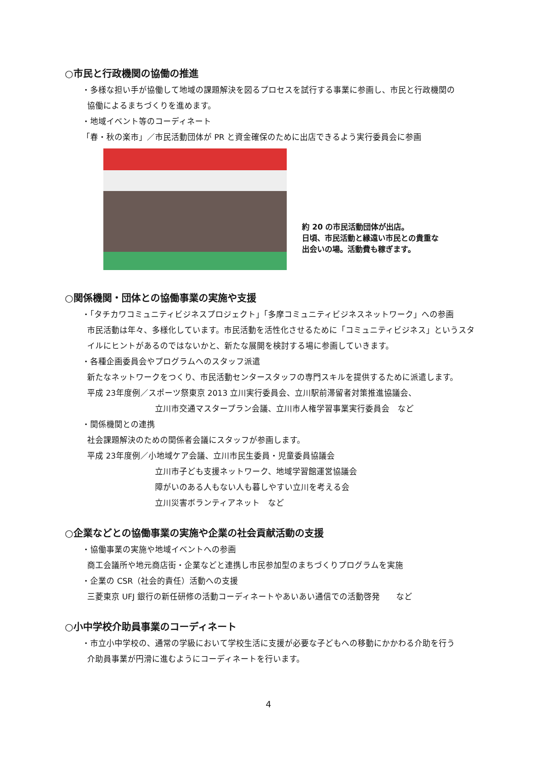○市民と行政機関の協働の推進
・多様な担い手が協働して地域の課題解決を図るプロセスを試行する事業に参画し、市民と行政機関の
協働によるまちづくりを進めます。
・地域イベント等のコーディネート
「春・秋の楽市」／市民活動団体が PR と資金確保のために出店できるよう実行委員会に参画
約 20 の市民活動団体が出店。
日頃、市民活動と縁遠い市民との貴重な
出会いの場。活動費も稼ぎます。
○関係機関・団体との協働事業の実施や支援
・「タチカワコミュニティビジネスプロジェクト」「多摩コミュニティビジネスネットワーク」への参画
市民活動は年々、多様化しています。市民活動を活性化させるために「コミュニティビジネス」というスタ
イルにヒントがあるのではないかと、新たな展開を検討する場に参画していきます。
・各種企画委員会やプログラムへのスタッフ派遣
新たなネットワークをつくり、市民活動センタースタッフの専門スキルを提供するために派遣します。
平成 23年度例／スポーツ祭東京 2013 立川実行委員会、立川駅前滞留者対策推進協議会、
立川市交通マスタープラン会議、立川市人権学習事業実行委員会　など
・関係機関との連携
社会課題解決のための関係者会議にスタッフが参画します。
平成 23年度例／小地域ケア会議、立川市民生委員・児童委員協議会
立川市子ども支援ネットワーク、地域学習館運営協議会
障がいのある人もない人も暮しやすい立川を考える会
立川災害ボランティアネット　など
○企業などとの協働事業の実施や企業の社会貢献活動の支援
・協働事業の実施や地域イベントへの参画
商工会議所や地元商店街・企業などと連携し市民参加型のまちづくりプログラムを実施
・企業の CSR（社会的責任）活動への支援
三菱東京 UFJ 銀行の新任研修の活動コーディネートやあいあい通信での活動啓発　　など
○小中学校介助員事業のコーディネート
・市立小中学校の、通常の学級において学校生活に支援が必要な子どもへの移動にかかわる介助を行う
介助員事業が円滑に進むようにコーディネートを行います。
4